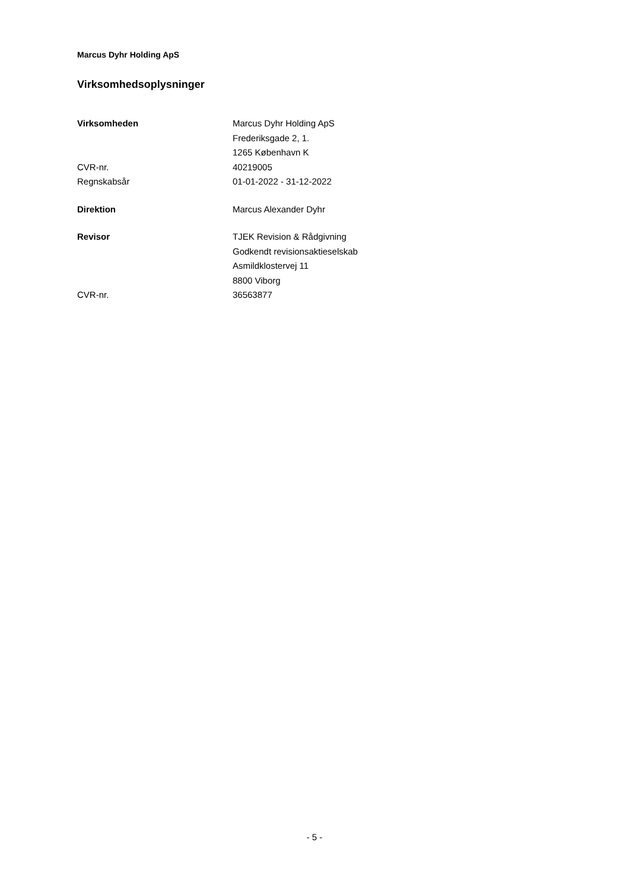Marcus Dyhr Holding ApS
Virksomhedsoplysninger
Virksomheden Marcus Dyhr Holding ApS
Frederiksgade 2, 1.
1265 København K
CVR-nr. 40219005
Regnskabsår 01-01-2022 - 31-12-2022
Direktion Marcus Alexander Dyhr
Revisor TJEK Revision & Rådgivning
Godkendt revisionsaktieselskab
Asmildklostervej 11
8800 Viborg
CVR-nr. 36563877
- 5 -